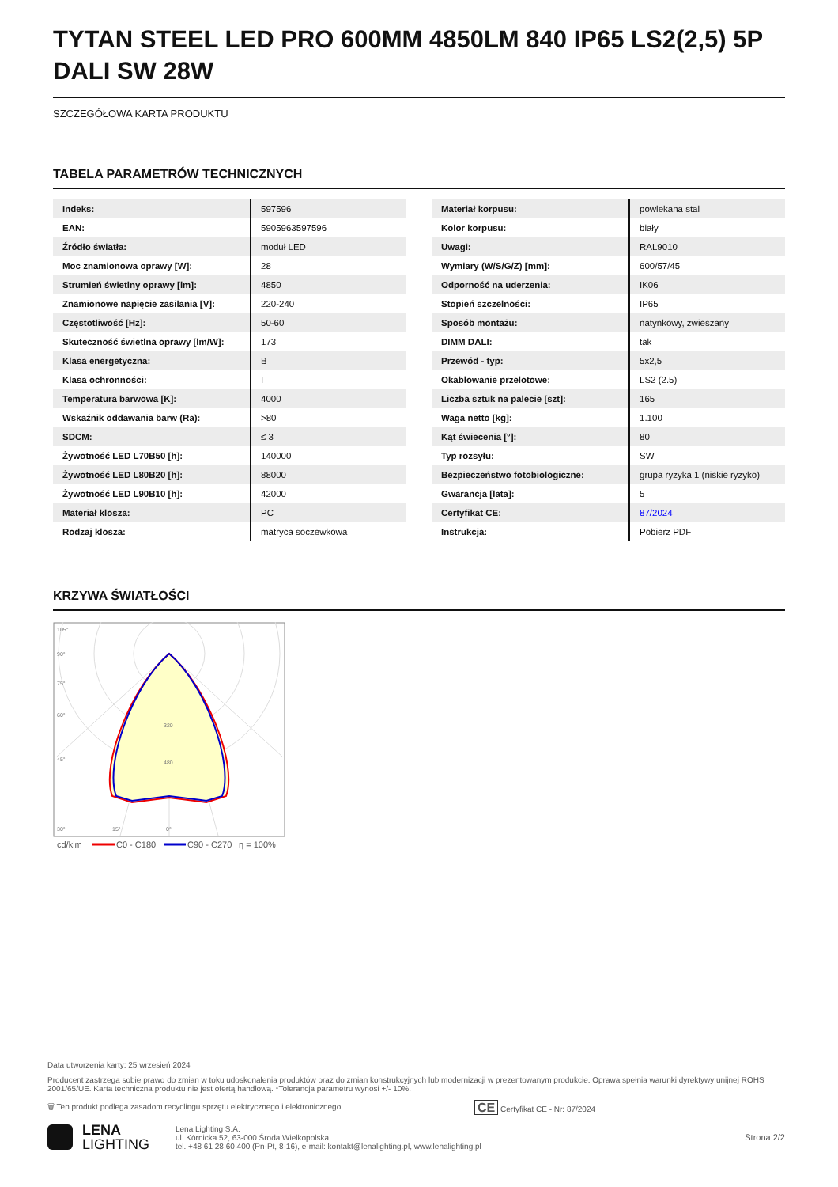TYTAN STEEL LED PRO 600MM 4850LM 840 IP65 LS2(2,5) 5P DALI SW 28W
SZCZEGÓŁOWA KARTA PRODUKTU
TABELA PARAMETRÓW TECHNICZNYCH
| Indeks: | 597596 |
| EAN: | 5905963597596 |
| Źródło światła: | moduł LED |
| Moc znamionowa oprawy [W]: | 28 |
| Strumień świetlny oprawy [lm]: | 4850 |
| Znamionowe napięcie zasilania [V]: | 220-240 |
| Częstotliwość [Hz]: | 50-60 |
| Skuteczność świetlna oprawy [lm/W]: | 173 |
| Klasa energetyczna: | B |
| Klasa ochronności: | I |
| Temperatura barwowa [K]: | 4000 |
| Wskaźnik oddawania barw (Ra): | >80 |
| SDCM: | ≤ 3 |
| Żywotność LED L70B50 [h]: | 140000 |
| Żywotność LED L80B20 [h]: | 88000 |
| Żywotność LED L90B10 [h]: | 42000 |
| Materiał klosza: | PC |
| Rodzaj klosza: | matryca soczewkowa |
| Materiał korpusu: | powlekana stal |
| Kolor korpusu: | biały |
| Uwagi: | RAL9010 |
| Wymiary (W/S/G/Z) [mm]: | 600/57/45 |
| Odporność na uderzenia: | IK06 |
| Stopień szczelności: | IP65 |
| Sposób montażu: | natynkowy, zwieszany |
| DIMM DALI: | tak |
| Przewód - typ: | 5x2,5 |
| Okablowanie przelotowe: | LS2 (2.5) |
| Liczba sztuk na palecie [szt]: | 165 |
| Waga netto [kg]: | 1.100 |
| Kąt świecenia [°]: | 80 |
| Typ rozsyłu: | SW |
| Bezpieczeństwo fotobiologiczne: | grupa ryzyka 1 (niskie ryzyko) |
| Gwarancja [lata]: | 5 |
| Certyfikat CE: | 87/2024 |
| Instrukcja: | Pobierz PDF |
KRZYWA ŚWIATŁOŚCI
105°
90°
75°
60°
45°
320
480
30°
15°
0°
cd/klm
C0 - C180
C90 - C270
η = 100%
Data utworzenia karty: 25 wrzesień 2024
Producent zastrzega sobie prawo do zmian w toku udoskonalenia produktów oraz do zmian konstrukcyjnych lub modernizacji w prezentowanym produkcie. Oprawa spełnia warunki dyrektywy unijnej ROHS 2001/65/UE. Karta techniczna produktu nie jest ofertą handlową. *Tolerancja parametru wynosi +/- 10%.
🗑 Ten produkt podlega zasadom recyclingu sprzętu elektrycznego i elektronicznego CE Certyfikat CE - Nr: 87/2024
LENA
LIGHTING
Lena Lighting S.A.
ul. Kórnicka 52, 63-000 Środa Wielkopolska
tel. +48 61 28 60 400 (Pn-Pt, 8-16), e-mail: kontakt@lenalighting.pl, www.lenalighting.pl
Strona 2/2